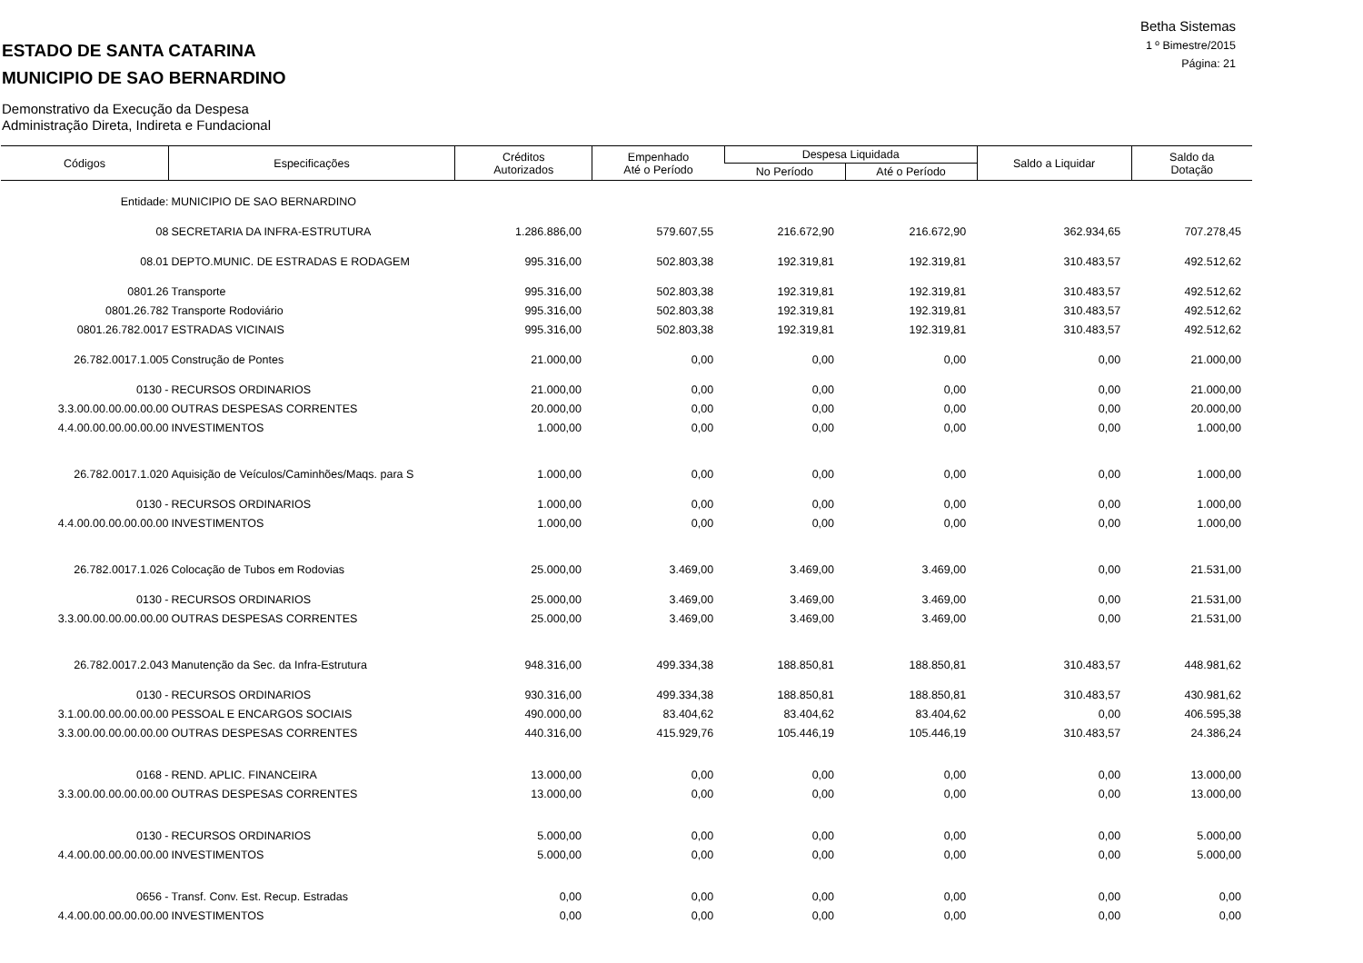Betha Sistemas
1 º Bimestre/2015
Página: 21
ESTADO DE SANTA CATARINA
MUNICIPIO DE SAO BERNARDINO
Demonstrativo da Execução da Despesa
Administração Direta, Indireta e Fundacional
| Códigos | Especificações | Créditos Autorizados | Empenhado Até o Período | Despesa Liquidada | | Saldo a Liquidar | Saldo da Dotação |
| --- | --- | --- | --- | --- | --- | --- | --- |
| | | | | No Período | Até o Período | | |
| Entidade: | MUNICIPIO DE SAO BERNARDINO | | | | | | |
| 08 | SECRETARIA DA INFRA-ESTRUTURA | 1.286.886,00 | 579.607,55 | 216.672,90 | 216.672,90 | 362.934,65 | 707.278,45 |
| 08.01 | DEPTO.MUNIC. DE ESTRADAS E RODAGEM | 995.316,00 | 502.803,38 | 192.319,81 | 192.319,81 | 310.483,57 | 492.512,62 |
| 0801.26 | Transporte | 995.316,00 | 502.803,38 | 192.319,81 | 192.319,81 | 310.483,57 | 492.512,62 |
| 0801.26.782 | Transporte Rodoviário | 995.316,00 | 502.803,38 | 192.319,81 | 192.319,81 | 310.483,57 | 492.512,62 |
| 0801.26.782.0017 | ESTRADAS VICINAIS | 995.316,00 | 502.803,38 | 192.319,81 | 192.319,81 | 310.483,57 | 492.512,62 |
| 26.782.0017.1.005 | Construção de Pontes | 21.000,00 | 0,00 | 0,00 | 0,00 | 0,00 | 21.000,00 |
| 0130 - | RECURSOS ORDINARIOS | 21.000,00 | 0,00 | 0,00 | 0,00 | 0,00 | 21.000,00 |
| 3.3.00.00.00.00.00.00 | OUTRAS DESPESAS CORRENTES | 20.000,00 | 0,00 | 0,00 | 0,00 | 0,00 | 20.000,00 |
| 4.4.00.00.00.00.00.00 | INVESTIMENTOS | 1.000,00 | 0,00 | 0,00 | 0,00 | 0,00 | 1.000,00 |
| 26.782.0017.1.020 | Aquisição de Veículos/Caminhões/Maqs. para S | 1.000,00 | 0,00 | 0,00 | 0,00 | 0,00 | 1.000,00 |
| 0130 - | RECURSOS ORDINARIOS | 1.000,00 | 0,00 | 0,00 | 0,00 | 0,00 | 1.000,00 |
| 4.4.00.00.00.00.00.00 | INVESTIMENTOS | 1.000,00 | 0,00 | 0,00 | 0,00 | 0,00 | 1.000,00 |
| 26.782.0017.1.026 | Colocação de Tubos em Rodovias | 25.000,00 | 3.469,00 | 3.469,00 | 3.469,00 | 0,00 | 21.531,00 |
| 0130 - | RECURSOS ORDINARIOS | 25.000,00 | 3.469,00 | 3.469,00 | 3.469,00 | 0,00 | 21.531,00 |
| 3.3.00.00.00.00.00.00 | OUTRAS DESPESAS CORRENTES | 25.000,00 | 3.469,00 | 3.469,00 | 3.469,00 | 0,00 | 21.531,00 |
| 26.782.0017.2.043 | Manutenção da Sec. da Infra-Estrutura | 948.316,00 | 499.334,38 | 188.850,81 | 188.850,81 | 310.483,57 | 448.981,62 |
| 0130 - | RECURSOS ORDINARIOS | 930.316,00 | 499.334,38 | 188.850,81 | 188.850,81 | 310.483,57 | 430.981,62 |
| 3.1.00.00.00.00.00.00 | PESSOAL E ENCARGOS SOCIAIS | 490.000,00 | 83.404,62 | 83.404,62 | 83.404,62 | 0,00 | 406.595,38 |
| 3.3.00.00.00.00.00.00 | OUTRAS DESPESAS CORRENTES | 440.316,00 | 415.929,76 | 105.446,19 | 105.446,19 | 310.483,57 | 24.386,24 |
| 0168 - | REND. APLIC. FINANCEIRA | 13.000,00 | 0,00 | 0,00 | 0,00 | 0,00 | 13.000,00 |
| 3.3.00.00.00.00.00.00 | OUTRAS DESPESAS CORRENTES | 13.000,00 | 0,00 | 0,00 | 0,00 | 0,00 | 13.000,00 |
| 0130 - | RECURSOS ORDINARIOS | 5.000,00 | 0,00 | 0,00 | 0,00 | 0,00 | 5.000,00 |
| 4.4.00.00.00.00.00.00 | INVESTIMENTOS | 5.000,00 | 0,00 | 0,00 | 0,00 | 0,00 | 5.000,00 |
| 0656 - | Transf. Conv. Est. Recup. Estradas | 0,00 | 0,00 | 0,00 | 0,00 | 0,00 | 0,00 |
| 4.4.00.00.00.00.00.00 | INVESTIMENTOS | 0,00 | 0,00 | 0,00 | 0,00 | 0,00 | 0,00 |